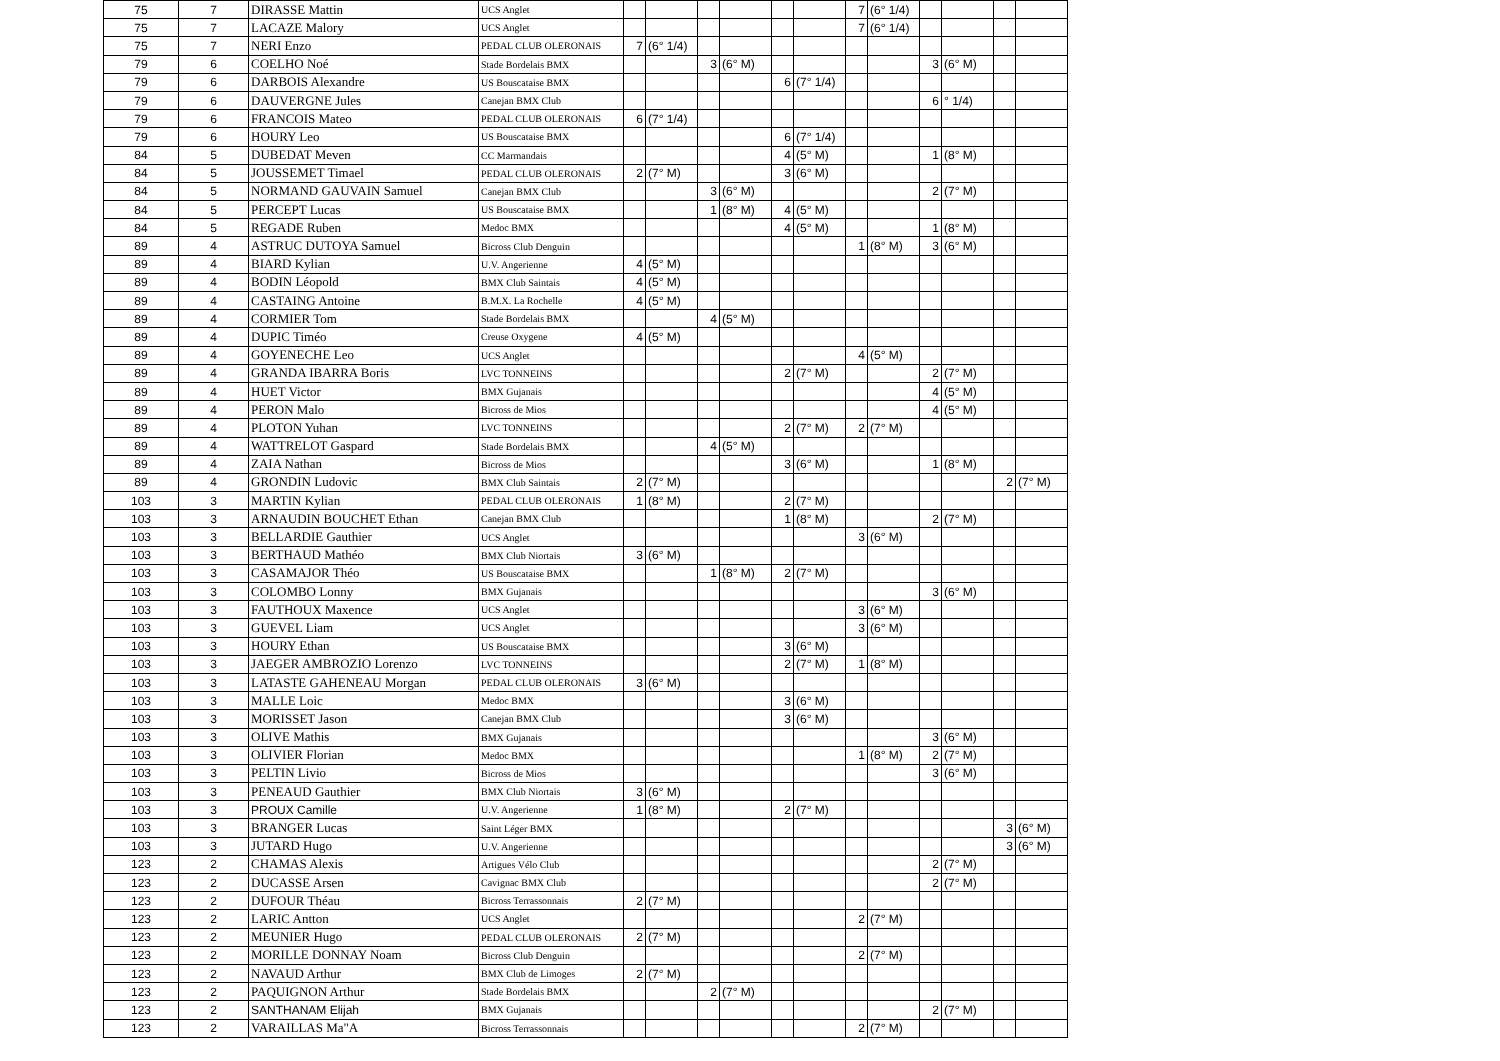| 75 | 7 | DIRASSE Mattin | UCS Anglet | | | | | | | 7 | (6° 1/4) | | | | |
| 75 | 7 | LACAZE Malory | UCS Anglet | | | | | | | 7 | (6° 1/4) | | | | |
| 75 | 7 | NERI Enzo | PEDAL CLUB OLERONAIS | 7 | (6° 1/4) | | | | | | | | | | |
| 79 | 6 | COELHO Noé | Stade Bordelais BMX | | | 3 | (6° M) | | | | | 3 | (6° M) | | |
| 79 | 6 | DARBOIS Alexandre | US Bouscataise BMX | | | | | 6 | (7° 1/4) | | | | | | |
| 79 | 6 | DAUVERGNE Jules | Canejan BMX Club | | | | | | | | | 6 | ° 1/4) | | |
| 79 | 6 | FRANCOIS Mateo | PEDAL CLUB OLERONAIS | 6 | (7° 1/4) | | | | | | | | | | |
| 79 | 6 | HOURY Leo | US Bouscataise BMX | | | | | 6 | (7° 1/4) | | | | | | |
| 84 | 5 | DUBEDAT Meven | CC Marmandais | | | | | 4 | (5° M) | | | 1 | (8° M) | | |
| 84 | 5 | JOUSSEMET Timael | PEDAL CLUB OLERONAIS | 2 | (7° M) | | | 3 | (6° M) | | | | | | |
| 84 | 5 | NORMAND GAUVAIN Samuel | Canejan BMX Club | | | 3 | (6° M) | | | | | 2 | (7° M) | | |
| 84 | 5 | PERCEPT Lucas | US Bouscataise BMX | | | 1 | (8° M) | 4 | (5° M) | | | | | | |
| 84 | 5 | REGADE Ruben | Medoc BMX | | | | | 4 | (5° M) | | | 1 | (8° M) | | |
| 89 | 4 | ASTRUC DUTOYA Samuel | Bicross Club Denguin | | | | | | | 1 | (8° M) | 3 | (6° M) | | |
| 89 | 4 | BIARD Kylian | U.V. Angerienne | 4 | (5° M) | | | | | | | | | | |
| 89 | 4 | BODIN Léopold | BMX Club Saintais | 4 | (5° M) | | | | | | | | | | |
| 89 | 4 | CASTAING Antoine | B.M.X. La Rochelle | 4 | (5° M) | | | | | | | | | | |
| 89 | 4 | CORMIER Tom | Stade Bordelais BMX | | | 4 | (5° M) | | | | | | | | |
| 89 | 4 | DUPIC Timéo | Creuse Oxygene | 4 | (5° M) | | | | | | | | | | |
| 89 | 4 | GOYENECHE Leo | UCS Anglet | | | | | | | 4 | (5° M) | | | | |
| 89 | 4 | GRANDA IBARRA Boris | LVC TONNEINS | | | | | 2 | (7° M) | | | 2 | (7° M) | | |
| 89 | 4 | HUET Victor | BMX Gujanais | | | | | | | | | 4 | (5° M) | | |
| 89 | 4 | PERON Malo | Bicross de Mios | | | | | | | | | 4 | (5° M) | | |
| 89 | 4 | PLOTON Yuhan | LVC TONNEINS | | | | | 2 | (7° M) | 2 | (7° M) | | | | |
| 89 | 4 | WATTRELOT Gaspard | Stade Bordelais BMX | | | 4 | (5° M) | | | | | | | | |
| 89 | 4 | ZAIA Nathan | Bicross de Mios | | | | | 3 | (6° M) | | | 1 | (8° M) | | |
| 89 | 4 | GRONDIN Ludovic | BMX Club Saintais | 2 | (7° M) | | | | | | | | | 2 | (7° M) |
| 103 | 3 | MARTIN Kylian | PEDAL CLUB OLERONAIS | 1 | (8° M) | | | 2 | (7° M) | | | | | | |
| 103 | 3 | ARNAUDIN BOUCHET Ethan | Canejan BMX Club | | | | | 1 | (8° M) | | | 2 | (7° M) | | |
| 103 | 3 | BELLARDIE Gauthier | UCS Anglet | | | | | | | 3 | (6° M) | | | | |
| 103 | 3 | BERTHAUD Mathéo | BMX Club Niortais | 3 | (6° M) | | | | | | | | | | |
| 103 | 3 | CASAMAJOR Théo | US Bouscataise BMX | | | 1 | (8° M) | 2 | (7° M) | | | | | | |
| 103 | 3 | COLOMBO Lonny | BMX Gujanais | | | | | | | | | 3 | (6° M) | | |
| 103 | 3 | FAUTHOUX Maxence | UCS Anglet | | | | | | | 3 | (6° M) | | | | |
| 103 | 3 | GUEVEL Liam | UCS Anglet | | | | | | | 3 | (6° M) | | | | |
| 103 | 3 | HOURY Ethan | US Bouscataise BMX | | | | | 3 | (6° M) | | | | | | |
| 103 | 3 | JAEGER AMBROZIO Lorenzo | LVC TONNEINS | | | | | 2 | (7° M) | 1 | (8° M) | | | | |
| 103 | 3 | LATASTE GAHENEAU Morgan | PEDAL CLUB OLERONAIS | 3 | (6° M) | | | | | | | | | | |
| 103 | 3 | MALLE Loic | Medoc BMX | | | | | 3 | (6° M) | | | | | | |
| 103 | 3 | MORISSET Jason | Canejan BMX Club | | | | | 3 | (6° M) | | | | | | |
| 103 | 3 | OLIVE Mathis | BMX Gujanais | | | | | | | | | 3 | (6° M) | | |
| 103 | 3 | OLIVIER Florian | Medoc BMX | | | | | | | 1 | (8° M) | 2 | (7° M) | | |
| 103 | 3 | PELTIN Livio | Bicross de Mios | | | | | | | | | 3 | (6° M) | | |
| 103 | 3 | PENEAUD Gauthier | BMX Club Niortais | 3 | (6° M) | | | | | | | | | | |
| 103 | 3 | PROUX Camille | U.V. Angerienne | 1 | (8° M) | | | 2 | (7° M) | | | | | | |
| 103 | 3 | BRANGER Lucas | Saint Léger BMX | | | | | | | | | | | 3 | (6° M) |
| 103 | 3 | JUTARD Hugo | U.V. Angerienne | | | | | | | | | | | 3 | (6° M) |
| 123 | 2 | CHAMAS Alexis | Artigues Vélo Club | | | | | | | | | 2 | (7° M) | | |
| 123 | 2 | DUCASSE Arsen | Cavignac BMX Club | | | | | | | | | 2 | (7° M) | | |
| 123 | 2 | DUFOUR Théau | Bicross Terrassonnais | 2 | (7° M) | | | | | | | | | | |
| 123 | 2 | LARIC Antton | UCS Anglet | | | | | | | 2 | (7° M) | | | | |
| 123 | 2 | MEUNIER Hugo | PEDAL CLUB OLERONAIS | 2 | (7° M) | | | | | | | | | | |
| 123 | 2 | MORILLE DONNAY Noam | Bicross Club Denguin | | | | | | | 2 | (7° M) | | | | |
| 123 | 2 | NAVAUD Arthur | BMX Club de Limoges | 2 | (7° M) | | | | | | | | | | |
| 123 | 2 | PAQUIGNON Arthur | Stade Bordelais BMX | | | 2 | (7° M) | | | | | | | | |
| 123 | 2 | SANTHANAM Elijah | BMX Gujanais | | | | | | | | | 2 | (7° M) | | |
| 123 | 2 | VARAILLAS Ma"A | Bicross Terrassonnais | | | | | | | 2 | (7° M) | | | | |